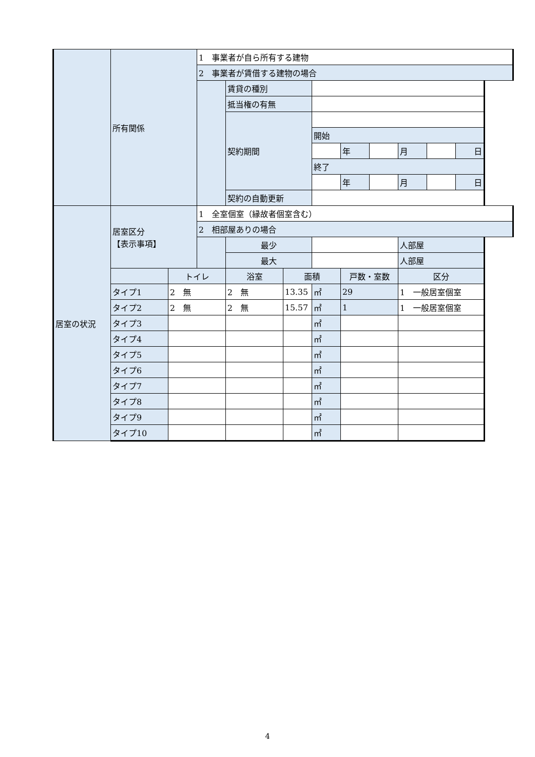| | 所有関係 | | 1 事業者が自ら所有する建物 | | | | | | | | |
| | | | 2 事業者が賃借する建物の場合 | | | | | | | | |
| | | | | 賃貸の種別 | | | | | | | |
| | | | | 抵当権の有無 | | | | | | | |
| | | | | 契約期間 | | | | | | | |
| | | | | | | 開始 | | | | | |
| | | | | | | | 年 | | 月 | | 日 |
| | | | | | | 終了 | | | | | |
| | | | | | | | 年 | | 月 | | 日 |
| | | | | 契約の自動更新 | | | | | | | |
| 居室の状況 | 居室区分 【表示事項】 | | 1 全室個室（縁故者個室含む） | | | | | | | | |
| | | | 2 相部屋ありの場合 | | | | | | | | |
| | | | | 最少 | | | | | 人部屋 | | |
| | | | | 最大 | | | | | 人部屋 | | |
| | | トイレ | | 浴室 | 面積 | | 戸数・室数 | | 区分 | | |
| | タイプ1 | 2 無 | | 2 無 | 13.35 | ㎡ | 29 | | 1 一般居室個室 | | |
| | タイプ2 | 2 無 | | 2 無 | 15.57 | ㎡ | 1 | | 1 一般居室個室 | | |
| | タイプ3 | | | | | ㎡ | | | | | |
| | タイプ4 | | | | | ㎡ | | | | | |
| | タイプ5 | | | | | ㎡ | | | | | |
| | タイプ6 | | | | | ㎡ | | | | | |
| | タイプ7 | | | | | ㎡ | | | | | |
| | タイプ8 | | | | | ㎡ | | | | | |
| | タイプ9 | | | | | ㎡ | | | | | |
| | タイプ10 | | | | | ㎡ | | | | | |
4